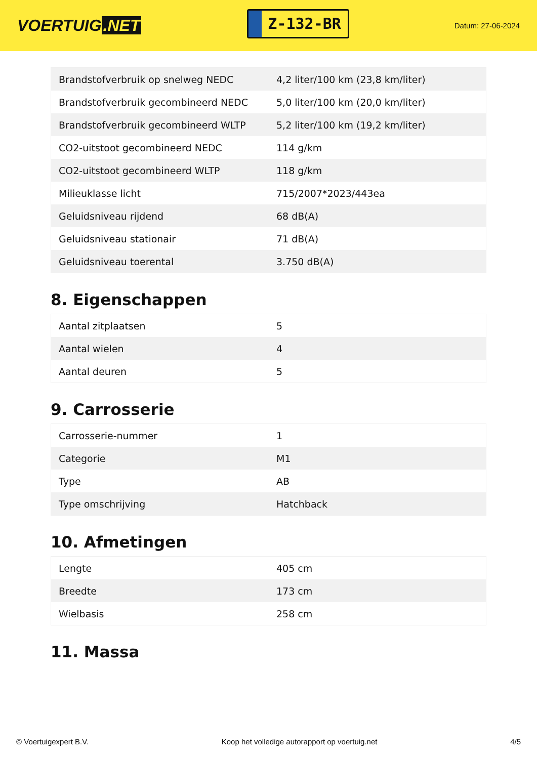VOERTUIG.NET
Z-132-BR
Datum: 27-06-2024
| Brandstofverbruik op snelweg NEDC | 4,2 liter/100 km (23,8 km/liter) |
| Brandstofverbruik gecombineerd NEDC | 5,0 liter/100 km (20,0 km/liter) |
| Brandstofverbruik gecombineerd WLTP | 5,2 liter/100 km (19,2 km/liter) |
| CO2-uitstoot gecombineerd NEDC | 114 g/km |
| CO2-uitstoot gecombineerd WLTP | 118 g/km |
| Milieuklasse licht | 715/2007*2023/443ea |
| Geluidsniveau rijdend | 68 dB(A) |
| Geluidsniveau stationair | 71 dB(A) |
| Geluidsniveau toerental | 3.750 dB(A) |
8. Eigenschappen
| Aantal zitplaatsen | 5 |
| Aantal wielen | 4 |
| Aantal deuren | 5 |
9. Carrosserie
| Carrosserie-nummer | 1 |
| Categorie | M1 |
| Type | AB |
| Type omschrijving | Hatchback |
10. Afmetingen
| Lengte | 405 cm |
| Breedte | 173 cm |
| Wielbasis | 258 cm |
11. Massa
© Voertuigexpert B.V. Koop het volledige autorapport op voertuig.net 4/5